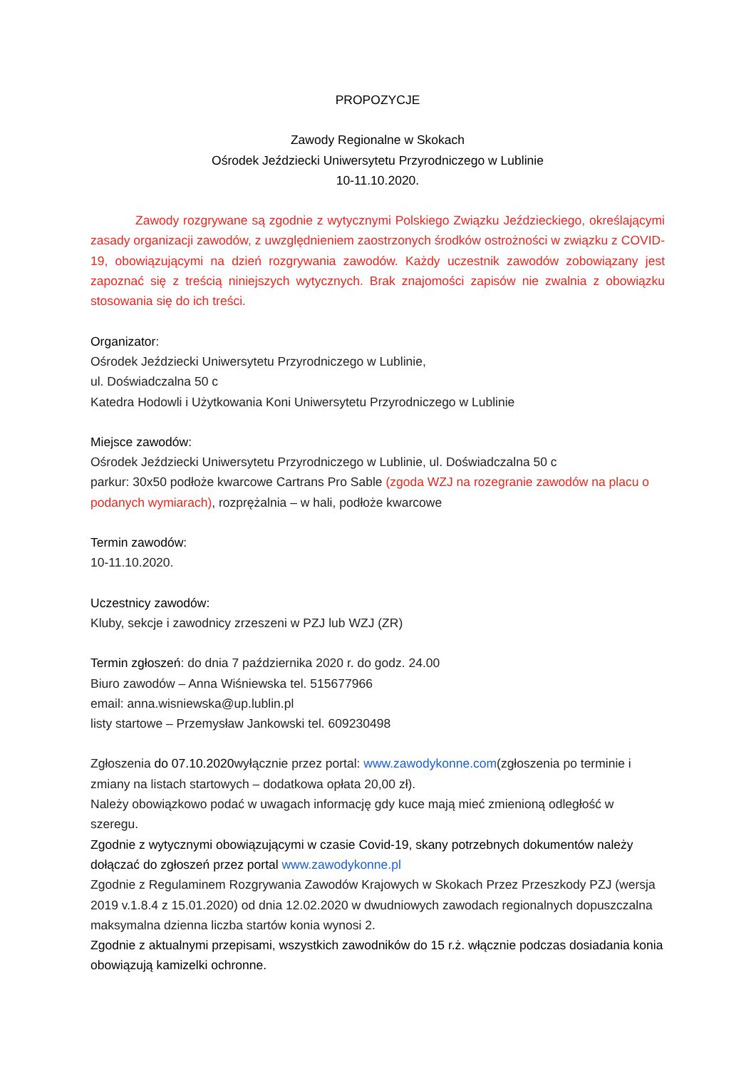PROPOZYCJE
Zawody Regionalne w Skokach
Ośrodek Jeździecki Uniwersytetu Przyrodniczego w Lublinie
10-11.10.2020.
Zawody rozgrywane są zgodnie z wytycznymi Polskiego Związku Jeździeckiego, określającymi zasady organizacji zawodów, z uwzględnieniem zaostrzonych środków ostrożności w związku z COVID-19, obowiązującymi na dzień rozgrywania zawodów. Każdy uczestnik zawodów zobowiązany jest zapoznać się z treścią niniejszych wytycznych. Brak znajomości zapisów nie zwalnia z obowiązku stosowania się do ich treści.
Organizator:
Ośrodek Jeździecki Uniwersytetu Przyrodniczego w Lublinie,
ul. Doświadczalna 50 c
Katedra Hodowli i Użytkowania Koni Uniwersytetu Przyrodniczego w Lublinie
Miejsce zawodów:
Ośrodek Jeździecki Uniwersytetu Przyrodniczego w Lublinie, ul. Doświadczalna 50 c
parkur: 30x50 podłoże kwarcowe Cartrans Pro Sable (zgoda WZJ na rozegranie zawodów na placu o podanych wymiarach), rozprężalnia – w hali, podłoże kwarcowe
Termin zawodów:
10-11.10.2020.
Uczestnicy zawodów:
Kluby, sekcje i zawodnicy zrzeszeni w PZJ lub WZJ (ZR)
Termin zgłoszeń: do dnia 7 października 2020 r. do godz. 24.00
Biuro zawodów – Anna Wiśniewska tel. 515677966
email: anna.wisniewska@up.lublin.pl
listy startowe – Przemysław Jankowski tel. 609230498
Zgłoszenia do 07.10.2020wyłącznie przez portal: www.zawodykonne.com(zgłoszenia po terminie i zmiany na listach startowych – dodatkowa opłata 20,00 zł).
Należy obowiązkowo podać w uwagach informację gdy kuce mają mieć zmienioną odległość w szeregu.
Zgodnie z wytycznymi obowiązującymi w czasie Covid-19, skany potrzebnych dokumentów należy dołączać do zgłoszeń przez portal www.zawodykonne.pl
Zgodnie z Regulaminem Rozgrywania Zawodów Krajowych w Skokach Przez Przeszkody PZJ (wersja 2019 v.1.8.4 z 15.01.2020) od dnia 12.02.2020 w dwudniowych zawodach regionalnych dopuszczalna maksymalna dzienna liczba startów konia wynosi 2.
Zgodnie z aktualnymi przepisami, wszystkich zawodników do 15 r.ż. włącznie podczas dosiadania konia obowiązują kamizelki ochronne.